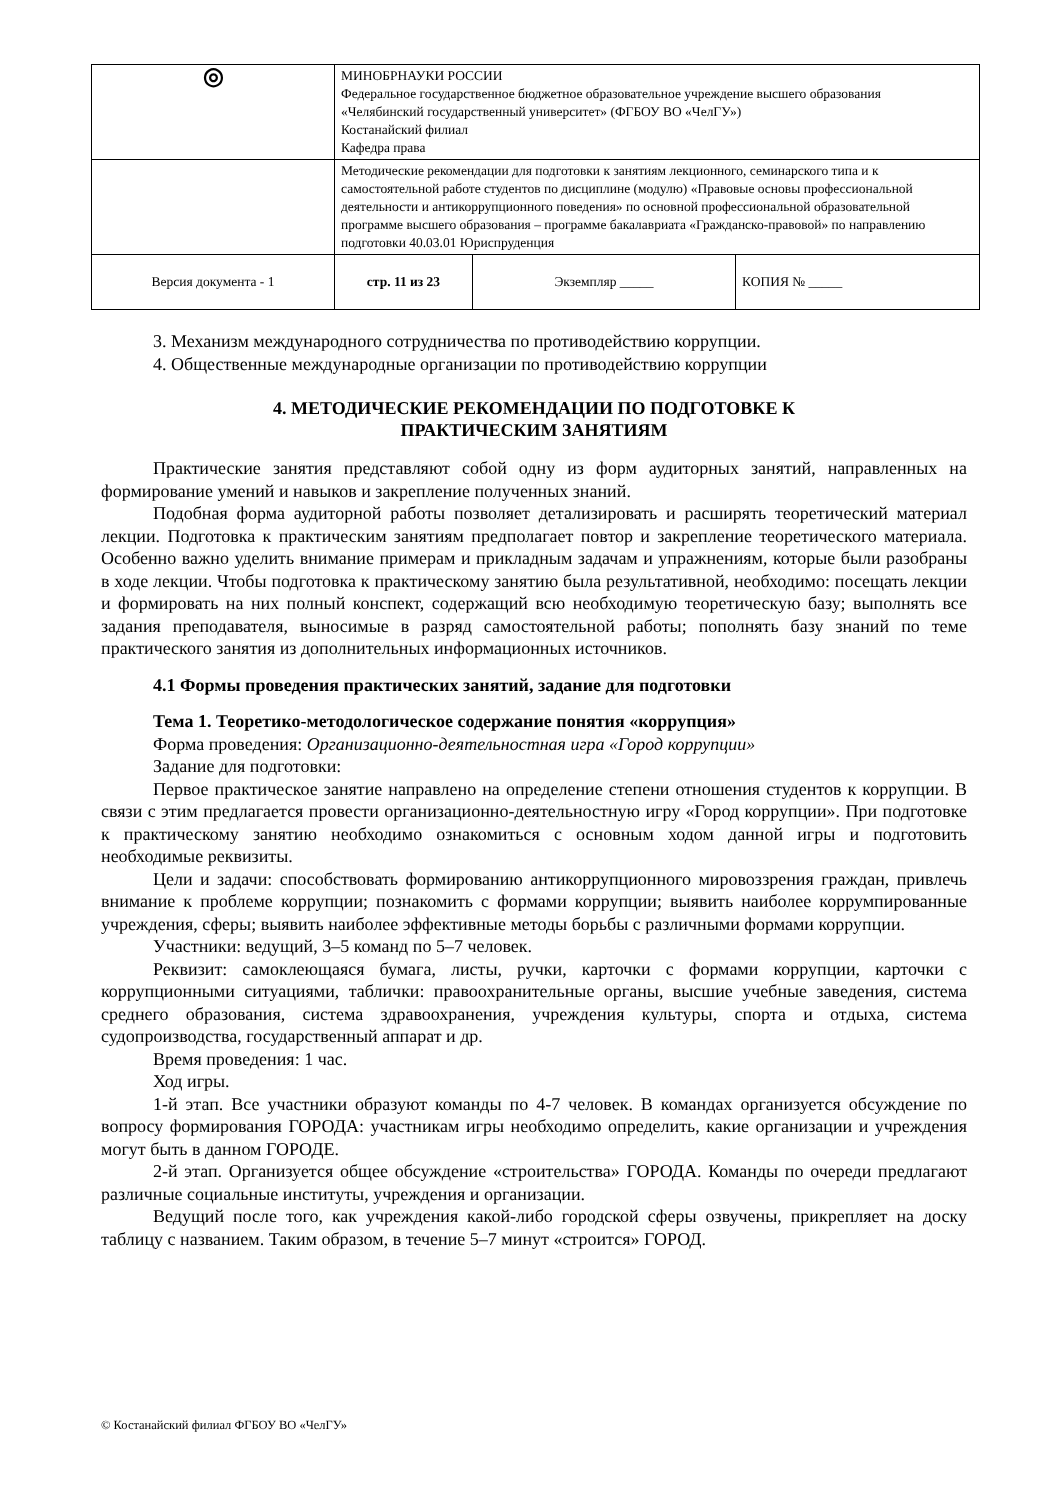| ◎ | МИНОБРНАУКИ РОССИИ Федеральное государственное бюджетное образовательное учреждение высшего образования «Челябинский государственный университет» (ФГБОУ ВО «ЧелГУ») Костанайский филиал Кафедра права | | |
| | Методические рекомендации для подготовки к занятиям лекционного, семинарского типа и к самостоятельной работе студентов по дисциплине (модулю) «Правовые основы профессиональной деятельности и антикоррупционного поведения» по основной профессиональной образовательной программе высшего образования – программе бакалавриата «Гражданско-правовой» по направлению подготовки 40.03.01 Юриспруденция | | |
| Версия документа - 1 | стр. 11 из 23 | Экземпляр _____ | КОПИЯ № _____ |
3. Механизм международного сотрудничества по противодействию коррупции.
4. Общественные международные организации по противодействию коррупции
4. МЕТОДИЧЕСКИЕ РЕКОМЕНДАЦИИ ПО ПОДГОТОВКЕ К
ПРАКТИЧЕСКИМ ЗАНЯТИЯМ
Практические занятия представляют собой одну из форм аудиторных занятий, направленных на формирование умений и навыков и закрепление полученных знаний.
Подобная форма аудиторной работы позволяет детализировать и расширять теоретический материал лекции. Подготовка к практическим занятиям предполагает повтор и закрепление теоретического материала. Особенно важно уделить внимание примерам и прикладным задачам и упражнениям, которые были разобраны в ходе лекции. Чтобы подготовка к практическому занятию была результативной, необходимо: посещать лекции и формировать на них полный конспект, содержащий всю необходимую теоретическую базу; выполнять все задания преподавателя, выносимые в разряд самостоятельной работы; пополнять базу знаний по теме практического занятия из дополнительных информационных источников.
4.1 Формы проведения практических занятий, задание для подготовки
Тема 1. Теоретико-методологическое содержание понятия «коррупция»
Форма проведения: Организационно-деятельностная игра «Город коррупции»
Задание для подготовки:
Первое практическое занятие направлено на определение степени отношения студентов к коррупции. В связи с этим предлагается провести организационно-деятельностную игру «Город коррупции». При подготовке к практическому занятию необходимо ознакомиться с основным ходом данной игры и подготовить необходимые реквизиты.
Цели и задачи: способствовать формированию антикоррупционного мировоззрения граждан, привлечь внимание к проблеме коррупции; познакомить с формами коррупции; выявить наиболее коррумпированные учреждения, сферы; выявить наиболее эффективные методы борьбы с различными формами коррупции.
Участники: ведущий, 3–5 команд по 5–7 человек.
Реквизит: самоклеющаяся бумага, листы, ручки, карточки с формами коррупции, карточки с коррупционными ситуациями, таблички: правоохранительные органы, высшие учебные заведения, система среднего образования, система здравоохранения, учреждения культуры, спорта и отдыха, система судопроизводства, государственный аппарат и др.
Время проведения: 1 час.
Ход игры.
1-й этап. Все участники образуют команды по 4-7 человек. В командах организуется обсуждение по вопросу формирования ГОРОДА: участникам игры необходимо определить, какие организации и учреждения могут быть в данном ГОРОДЕ.
2-й этап. Организуется общее обсуждение «строительства» ГОРОДА. Команды по очереди предлагают различные социальные институты, учреждения и организации.
Ведущий после того, как учреждения какой-либо городской сферы озвучены, прикрепляет на доску таблицу с названием. Таким образом, в течение 5–7 минут «строится» ГОРОД.
© Костанайский филиал ФГБОУ ВО «ЧелГУ»